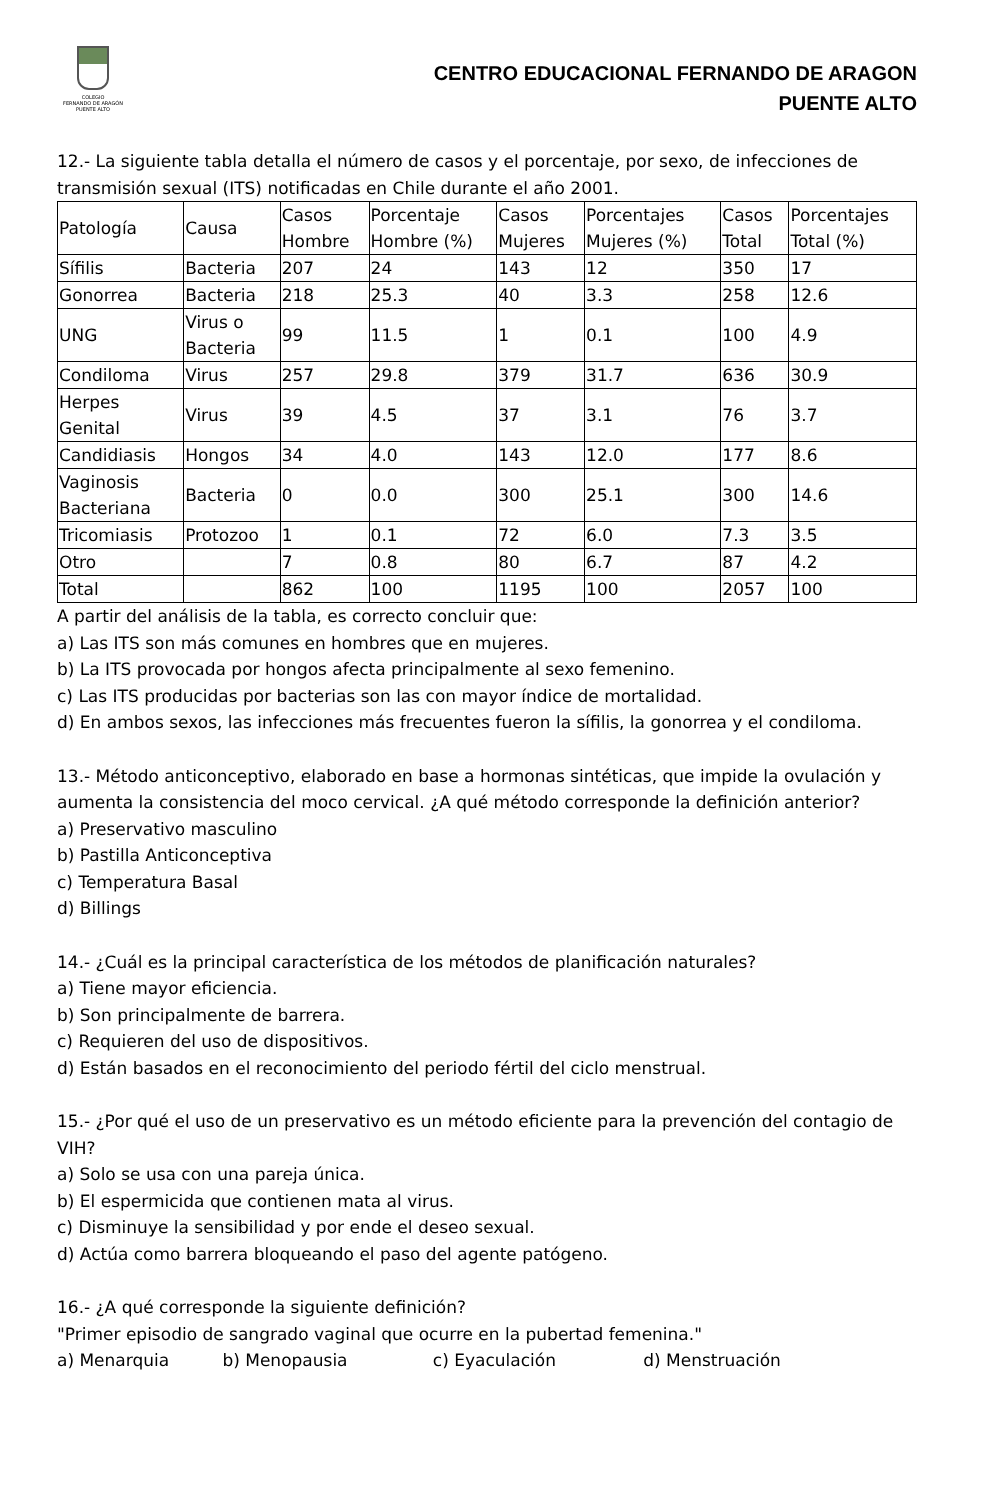COLEGIO
FERNANDO DE ARAGÓN
PUENTE ALTO
CENTRO EDUCACIONAL FERNANDO DE ARAGON
PUENTE ALTO
12.- La siguiente tabla detalla el número de casos y el porcentaje, por sexo, de infecciones de transmisión sexual (ITS) notificadas en Chile durante el año 2001.
| Patología | Causa | Casos Hombre | Porcentaje Hombre (%) | Casos Mujeres | Porcentajes Mujeres (%) | Casos Total | Porcentajes Total (%) |
| Sífilis | Bacteria | 207 | 24 | 143 | 12 | 350 | 17 |
| Gonorrea | Bacteria | 218 | 25.3 | 40 | 3.3 | 258 | 12.6 |
| UNG | Virus o Bacteria | 99 | 11.5 | 1 | 0.1 | 100 | 4.9 |
| Condiloma | Virus | 257 | 29.8 | 379 | 31.7 | 636 | 30.9 |
| Herpes Genital | Virus | 39 | 4.5 | 37 | 3.1 | 76 | 3.7 |
| Candidiasis | Hongos | 34 | 4.0 | 143 | 12.0 | 177 | 8.6 |
| Vaginosis Bacteriana | Bacteria | 0 | 0.0 | 300 | 25.1 | 300 | 14.6 |
| Tricomiasis | Protozoo | 1 | 0.1 | 72 | 6.0 | 7.3 | 3.5 |
| Otro | | 7 | 0.8 | 80 | 6.7 | 87 | 4.2 |
| Total | | 862 | 100 | 1195 | 100 | 2057 | 100 |
A partir del análisis de la tabla, es correcto concluir que:
a) Las ITS son más comunes en hombres que en mujeres.
b) La ITS provocada por hongos afecta principalmente al sexo femenino.
c) Las ITS producidas por bacterias son las con mayor índice de mortalidad.
d) En ambos sexos, las infecciones más frecuentes fueron la sífilis, la gonorrea y el condiloma.
13.- Método anticonceptivo, elaborado en base a hormonas sintéticas, que impide la ovulación y aumenta la consistencia del moco cervical. ¿A qué método corresponde la definición anterior?
a) Preservativo masculino
b) Pastilla Anticonceptiva
c) Temperatura Basal
d) Billings
14.- ¿Cuál es la principal característica de los métodos de planificación naturales?
a) Tiene mayor eficiencia.
b) Son principalmente de barrera.
c) Requieren del uso de dispositivos.
d) Están basados en el reconocimiento del periodo fértil del ciclo menstrual.
15.- ¿Por qué el uso de un preservativo es un método eficiente para la prevención del contagio de VIH?
a) Solo se usa con una pareja única.
b) El espermicida que contienen mata al virus.
c) Disminuye la sensibilidad y por ende el deseo sexual.
d) Actúa como barrera bloqueando el paso del agente patógeno.
16.- ¿A qué corresponde la siguiente definición?
"Primer episodio de sangrado vaginal que ocurre en la pubertad femenina."
a) Menarquia b) Menopausia c) Eyaculación d) Menstruación